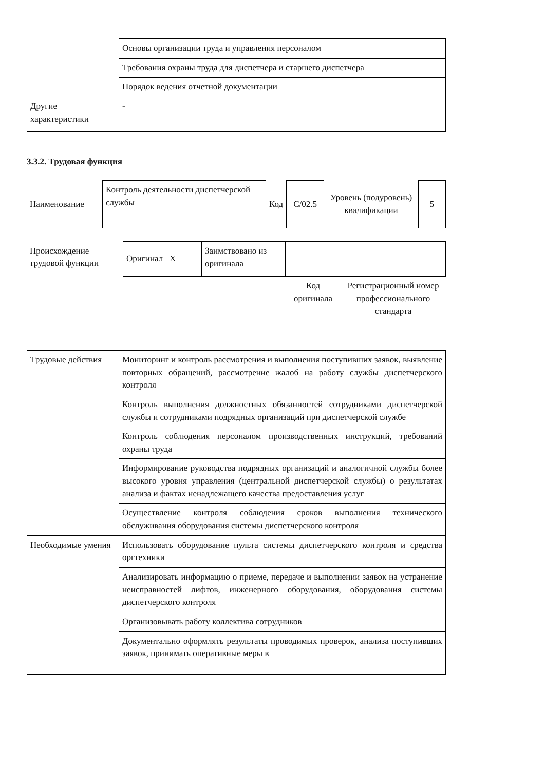| | Основы организации труда и управления персоналом |
| | Требования охраны труда для диспетчера и старшего диспетчера |
| | Порядок ведения отчетной документации |
| Другие характеристики | - |
3.3.2. Трудовая функция
| Наименование | Контроль деятельности диспетчерской службы | Код | C/02.5 | Уровень (подуровень) квалификации | 5 |
| Происхождение трудовой функции | Оригинал X | Заимствовано из оригинала | | |
| | | | Код оригинала | Регистрационный номер профессионального стандарта |
| Трудовые действия | Мониторинг и контроль рассмотрения и выполнения поступивших заявок, выявление повторных обращений, рассмотрение жалоб на работу службы диспетчерского контроля |
| | Контроль выполнения должностных обязанностей сотрудниками диспетчерской службы и сотрудниками подрядных организаций при диспетчерской службе |
| | Контроль соблюдения персоналом производственных инструкций, требований охраны труда |
| | Информирование руководства подрядных организаций и аналогичной службы более высокого уровня управления (центральной диспетчерской службы) о результатах анализа и фактах ненадлежащего качества предоставления услуг |
| | Осуществление контроля соблюдения сроков выполнения технического обслуживания оборудования системы диспетчерского контроля |
| Необходимые умения | Использовать оборудование пульта системы диспетчерского контроля и средства оргтехники |
| | Анализировать информацию о приеме, передаче и выполнении заявок на устранение неисправностей лифтов, инженерного оборудования, оборудования системы диспетчерского контроля |
| | Организовывать работу коллектива сотрудников |
| | Документально оформлять результаты проводимых проверок, анализа поступивших заявок, принимать оперативные меры в |